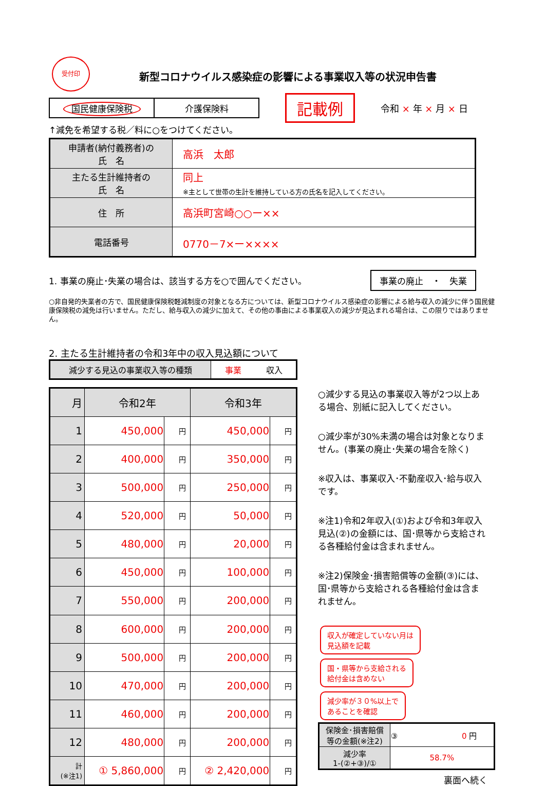受付印
新型コロナウイルス感染症の影響による事業収入等の状況申告書
| 国民健康保険税 | 介護保険料 |
記載例 令和 × 年 × 月 × 日
↑減免を希望する税／料に○をつけてください。
| 申請者(納付義務者)の 氏 名 | 高浜 太郎 |
| 主たる生計維持者の 氏 名 | 同上 ※主として世帯の生計を維持している方の氏名を記入してください。 |
| 住 所 | 高浜町宮崎○○ー×× |
| 電話番号 | 0770－7×ー×××× |
1. 事業の廃止･失業の場合は、該当する方を○で囲んでください。 事業の廃止　・　失業
○非自発的失業者の方で、国民健康保険税軽減制度の対象となる方については、新型コロナウイルス感染症の影響による給与収入の減少に伴う国民健康保険税の減免は行いません。ただし、給与収入の減少に加えて、その他の事由による事業収入の減少が見込まれる場合は、この限りではありません。
2. 主たる生計維持者の令和3年中の収入見込額について
| 減少する見込の事業収入等の種類 | 事業 収入 |
| 月 | 令和2年 | | 令和3年 | |
| 1 | 450,000 | 円 | 450,000 | 円 |
| 2 | 400,000 | 円 | 350,000 | 円 |
| 3 | 500,000 | 円 | 250,000 | 円 |
| 4 | 520,000 | 円 | 50,000 | 円 |
| 5 | 480,000 | 円 | 20,000 | 円 |
| 6 | 450,000 | 円 | 100,000 | 円 |
| 7 | 550,000 | 円 | 200,000 | 円 |
| 8 | 600,000 | 円 | 200,000 | 円 |
| 9 | 500,000 | 円 | 200,000 | 円 |
| 10 | 470,000 | 円 | 200,000 | 円 |
| 11 | 460,000 | 円 | 200,000 | 円 |
| 12 | 480,000 | 円 | 200,000 | 円 |
| 計 (※注1) | ① 5,860,000 | 円 | ② 2,420,000 | 円 |
○減少する見込の事業収入等が2つ以上ある場合、別紙に記入してください。
○減少率が30%未満の場合は対象となりません。(事業の廃止･失業の場合を除く)
※収入は、事業収入･不動産収入･給与収入です。
※注1)令和2年収入(①)および令和3年収入見込(②)の金額には、国･県等から支給される各種給付金は含まれません。
※注2)保険金･損害賠償等の金額(③)には、国･県等から支給される各種給付金は含まれません。
収入が確定していない月は
見込額を記載
国・県等から支給される
給付金は含めない
減少率が３０%以上で
あることを確認
| 保険金･損害賠償 等の金額(※注2) | ③ 0 円 |
| 減少率 1-(②+③)/① | 58.7% |
裏面へ続く